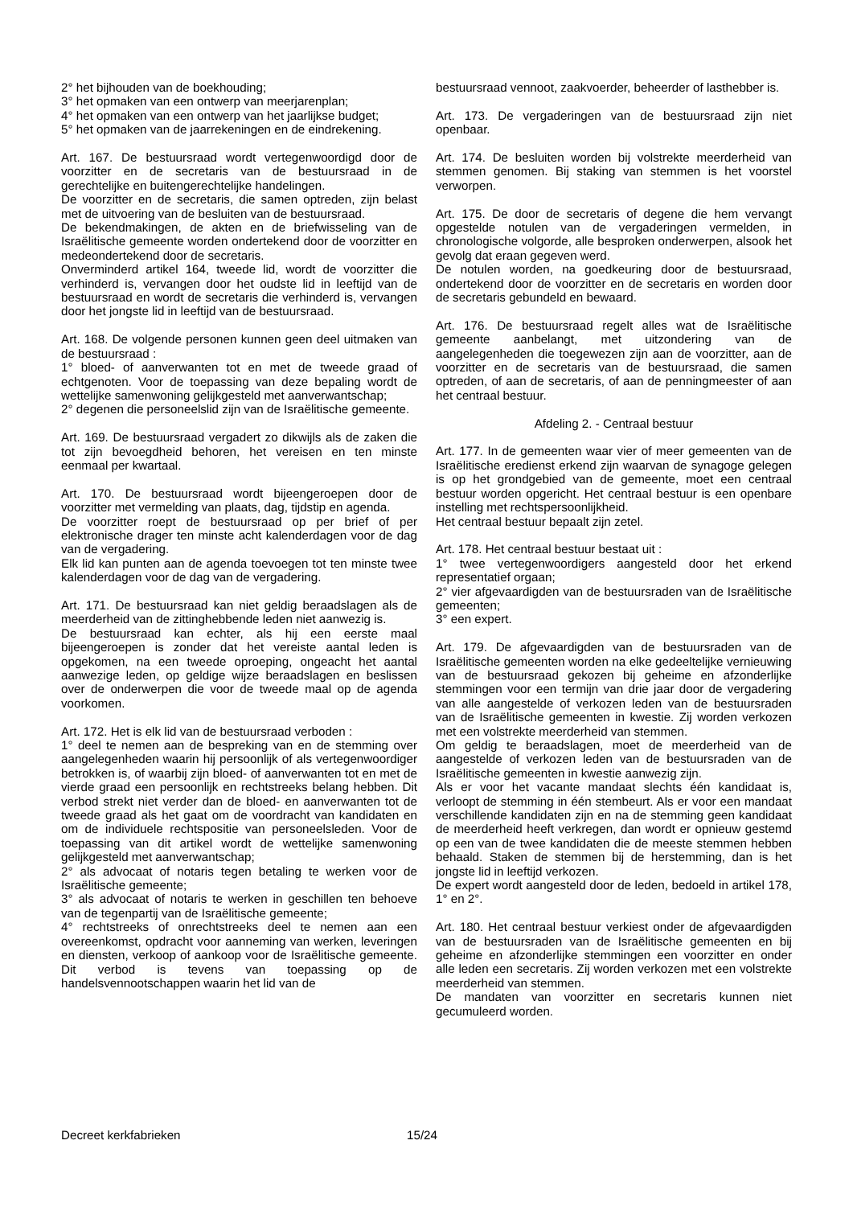2° het bijhouden van de boekhouding;
3° het opmaken van een ontwerp van meerjarenplan;
4° het opmaken van een ontwerp van het jaarlijkse budget;
5° het opmaken van de jaarrekeningen en de eindrekening.
Art. 167. De bestuursraad wordt vertegenwoordigd door de voorzitter en de secretaris van de bestuursraad in de gerechtelijke en buitengerechtelijke handelingen.
De voorzitter en de secretaris, die samen optreden, zijn belast met de uitvoering van de besluiten van de bestuursraad.
De bekendmakingen, de akten en de briefwisseling van de Israëlitische gemeente worden ondertekend door de voorzitter en medeondertekend door de secretaris.
Onverminderd artikel 164, tweede lid, wordt de voorzitter die verhinderd is, vervangen door het oudste lid in leeftijd van de bestuursraad en wordt de secretaris die verhinderd is, vervangen door het jongste lid in leeftijd van de bestuursraad.
Art. 168. De volgende personen kunnen geen deel uitmaken van de bestuursraad :
1° bloed- of aanverwanten tot en met de tweede graad of echtgenoten. Voor de toepassing van deze bepaling wordt de wettelijke samenwoning gelijkgesteld met aanverwantschap;
2° degenen die personeelslid zijn van de Israëlitische gemeente.
Art. 169. De bestuursraad vergadert zo dikwijls als de zaken die tot zijn bevoegdheid behoren, het vereisen en ten minste eenmaal per kwartaal.
Art. 170. De bestuursraad wordt bijeengeroepen door de voorzitter met vermelding van plaats, dag, tijdstip en agenda.
De voorzitter roept de bestuursraad op per brief of per elektronische drager ten minste acht kalenderdagen voor de dag van de vergadering.
Elk lid kan punten aan de agenda toevoegen tot ten minste twee kalenderdagen voor de dag van de vergadering.
Art. 171. De bestuursraad kan niet geldig beraadslagen als de meerderheid van de zittinghebbende leden niet aanwezig is.
De bestuursraad kan echter, als hij een eerste maal bijeengeroepen is zonder dat het vereiste aantal leden is opgekomen, na een tweede oproeping, ongeacht het aantal aanwezige leden, op geldige wijze beraadslagen en beslissen over de onderwerpen die voor de tweede maal op de agenda voorkomen.
Art. 172. Het is elk lid van de bestuursraad verboden :
1° deel te nemen aan de bespreking van en de stemming over aangelegenheden waarin hij persoonlijk of als vertegenwoordiger betrokken is, of waarbij zijn bloed- of aanverwanten tot en met de vierde graad een persoonlijk en rechtstreeks belang hebben. Dit verbod strekt niet verder dan de bloed- en aanverwanten tot de tweede graad als het gaat om de voordracht van kandidaten en om de individuele rechtspositie van personeelsleden. Voor de toepassing van dit artikel wordt de wettelijke samenwoning gelijkgesteld met aanverwantschap;
2° als advocaat of notaris tegen betaling te werken voor de Israëlitische gemeente;
3° als advocaat of notaris te werken in geschillen ten behoeve van de tegenpartij van de Israëlitische gemeente;
4° rechtstreeks of onrechtstreeks deel te nemen aan een overeenkomst, opdracht voor aanneming van werken, leveringen en diensten, verkoop of aankoop voor de Israëlitische gemeente. Dit verbod is tevens van toepassing op de handelsvennootschappen waarin het lid van de
bestuursraad vennoot, zaakvoerder, beheerder of lasthebber is.
Art. 173. De vergaderingen van de bestuursraad zijn niet openbaar.
Art. 174. De besluiten worden bij volstrekte meerderheid van stemmen genomen. Bij staking van stemmen is het voorstel verworpen.
Art. 175. De door de secretaris of degene die hem vervangt opgestelde notulen van de vergaderingen vermelden, in chronologische volgorde, alle besproken onderwerpen, alsook het gevolg dat eraan gegeven werd.
De notulen worden, na goedkeuring door de bestuursraad, ondertekend door de voorzitter en de secretaris en worden door de secretaris gebundeld en bewaard.
Art. 176. De bestuursraad regelt alles wat de Israëlitische gemeente aanbelangt, met uitzondering van de aangelegenheden die toegewezen zijn aan de voorzitter, aan de voorzitter en de secretaris van de bestuursraad, die samen optreden, of aan de secretaris, of aan de penningmeester of aan het centraal bestuur.
Afdeling 2. - Centraal bestuur
Art. 177. In de gemeenten waar vier of meer gemeenten van de Israëlitische eredienst erkend zijn waarvan de synagoge gelegen is op het grondgebied van de gemeente, moet een centraal bestuur worden opgericht. Het centraal bestuur is een openbare instelling met rechtspersoonlijkheid.
Het centraal bestuur bepaalt zijn zetel.
Art. 178. Het centraal bestuur bestaat uit :
1° twee vertegenwoordigers aangesteld door het erkend representatief orgaan;
2° vier afgevaardigden van de bestuursraden van de Israëlitische gemeenten;
3° een expert.
Art. 179. De afgevaardigden van de bestuursraden van de Israëlitische gemeenten worden na elke gedeeltelijke vernieuwing van de bestuursraad gekozen bij geheime en afzonderlijke stemmingen voor een termijn van drie jaar door de vergadering van alle aangestelde of verkozen leden van de bestuursraden van de Israëlitische gemeenten in kwestie. Zij worden verkozen met een volstrekte meerderheid van stemmen.
Om geldig te beraadslagen, moet de meerderheid van de aangestelde of verkozen leden van de bestuursraden van de Israëlitische gemeenten in kwestie aanwezig zijn.
Als er voor het vacante mandaat slechts één kandidaat is, verloopt de stemming in één stembeurt. Als er voor een mandaat verschillende kandidaten zijn en na de stemming geen kandidaat de meerderheid heeft verkregen, dan wordt er opnieuw gestemd op een van de twee kandidaten die de meeste stemmen hebben behaald. Staken de stemmen bij de herstemming, dan is het jongste lid in leeftijd verkozen.
De expert wordt aangesteld door de leden, bedoeld in artikel 178, 1° en 2°.
Art. 180. Het centraal bestuur verkiest onder de afgevaardigden van de bestuursraden van de Israëlitische gemeenten en bij geheime en afzonderlijke stemmingen een voorzitter en onder alle leden een secretaris. Zij worden verkozen met een volstrekte meerderheid van stemmen.
De mandaten van voorzitter en secretaris kunnen niet gecumuleerd worden.
Decreet kerkfabrieken 15/24